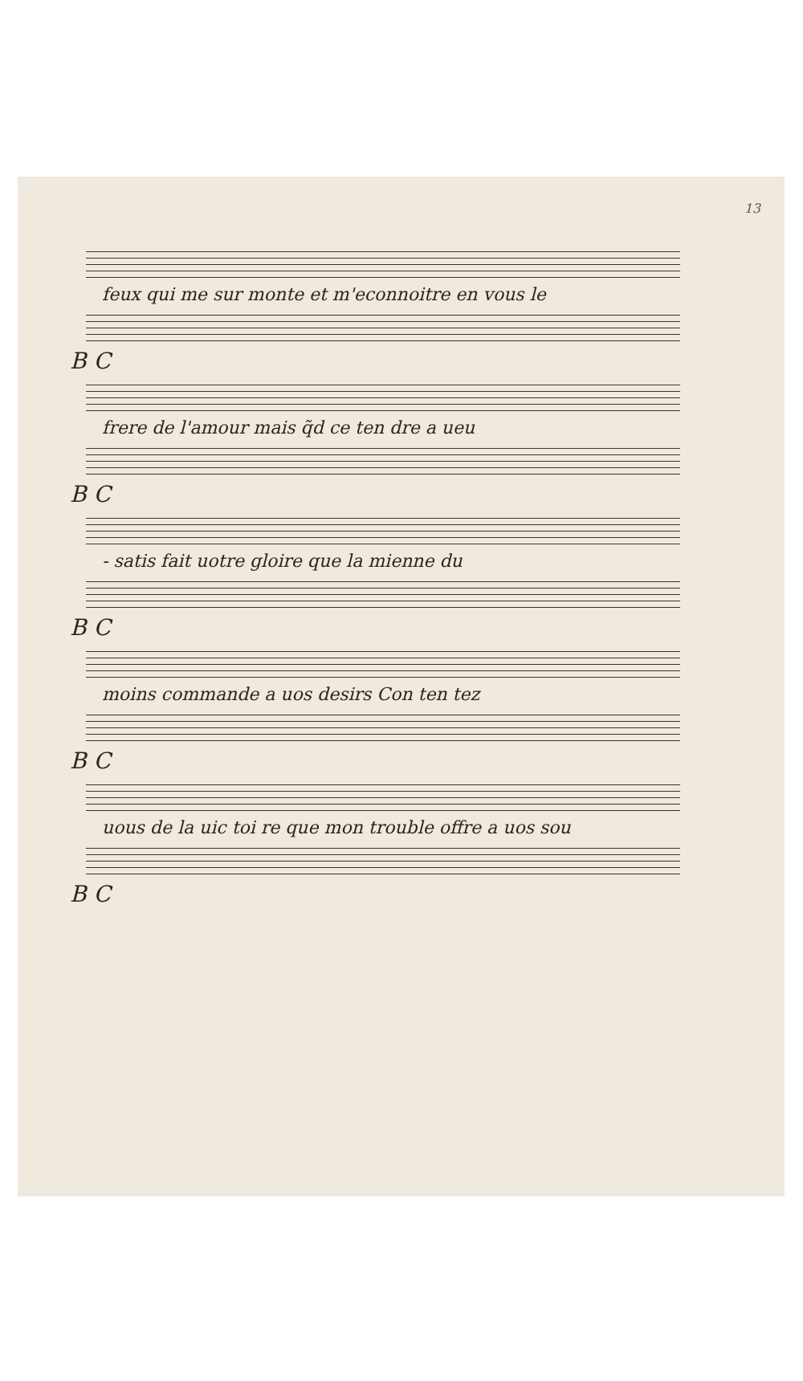13
feux qui me sur monte et m'econnoitre en vous le
B C
frere de l'amour mais q̃d ce ten dre a ueu
B C
- satis fait uotre gloire que la mienne du
B C
moins commande a uos desirs Con ten tez
B C
uous de la uic toi re que mon trouble offre a uos sou
B C